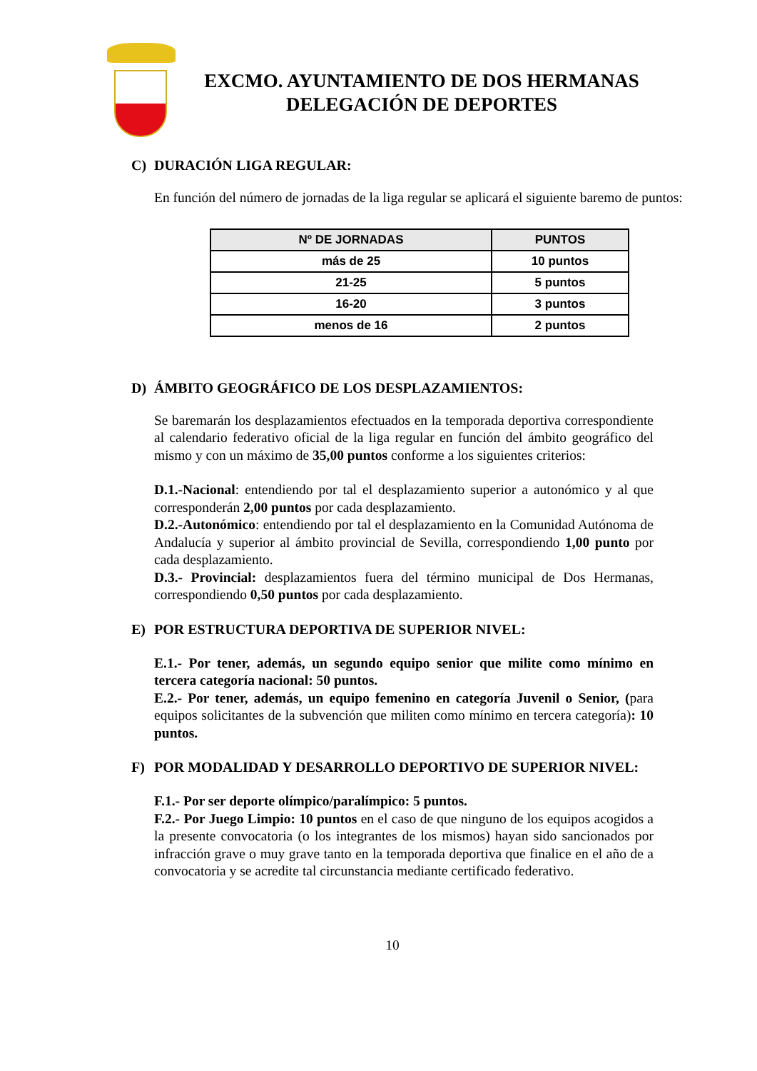EXCMO. AYUNTAMIENTO DE DOS HERMANAS
DELEGACIÓN DE DEPORTES
C) DURACIÓN LIGA REGULAR:
En función del número de jornadas de la liga regular se aplicará el siguiente baremo de puntos:
| Nº DE JORNADAS | PUNTOS |
| --- | --- |
| más de 25 | 10 puntos |
| 21-25 | 5 puntos |
| 16-20 | 3 puntos |
| menos de 16 | 2 puntos |
D) ÁMBITO GEOGRÁFICO DE LOS DESPLAZAMIENTOS:
Se baremarán los desplazamientos efectuados en la temporada deportiva correspondiente al calendario federativo oficial de la liga regular en función del ámbito geográfico del mismo y con un máximo de 35,00 puntos conforme a los siguientes criterios:
D.1.-Nacional: entendiendo por tal el desplazamiento superior a autonómico y al que corresponderán 2,00 puntos por cada desplazamiento.
D.2.-Autonómico: entendiendo por tal el desplazamiento en la Comunidad Autónoma de Andalucía y superior al ámbito provincial de Sevilla, correspondiendo 1,00 punto por cada desplazamiento.
D.3.- Provincial: desplazamientos fuera del término municipal de Dos Hermanas, correspondiendo 0,50 puntos por cada desplazamiento.
E) POR ESTRUCTURA DEPORTIVA DE SUPERIOR NIVEL:
E.1.- Por tener, además, un segundo equipo senior que milite como mínimo en tercera categoría nacional: 50 puntos.
E.2.- Por tener, además, un equipo femenino en categoría Juvenil o Senior, (para equipos solicitantes de la subvención que militen como mínimo en tercera categoría): 10 puntos.
F) POR MODALIDAD Y DESARROLLO DEPORTIVO DE SUPERIOR NIVEL:
F.1.- Por ser deporte olímpico/paralímpico: 5 puntos.
F.2.- Por Juego Limpio: 10 puntos en el caso de que ninguno de los equipos acogidos a la presente convocatoria (o los integrantes de los mismos) hayan sido sancionados por infracción grave o muy grave tanto en la temporada deportiva que finalice en el año de a convocatoria y se acredite tal circunstancia mediante certificado federativo.
10